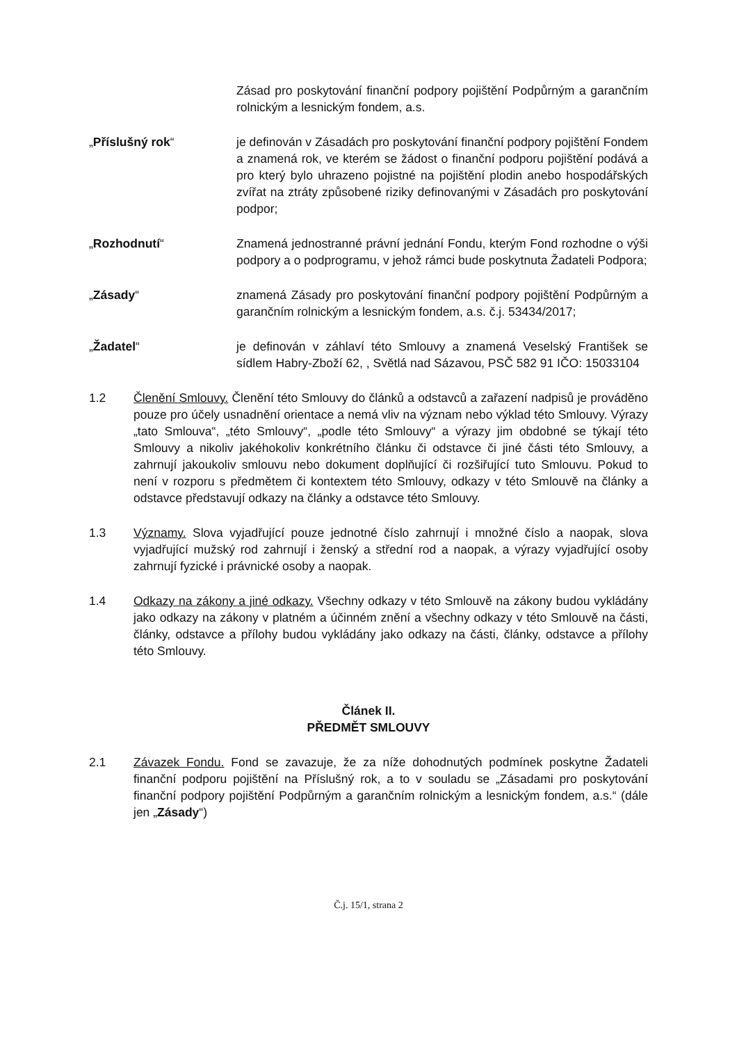Zásad pro poskytování finanční podpory pojištění Podpůrným a garančním rolnickým a lesnickým fondem, a.s.
„Příslušný rok“ je definován v Zásadách pro poskytování finanční podpory pojištění Fondem a znamená rok, ve kterém se žádost o finanční podporu pojištění podává a pro který bylo uhrazeno pojistné na pojištění plodin anebo hospodářských zvířat na ztráty způsobené riziky definovanými v Zásadách pro poskytování podpor;
„Rozhodnutí“ Znamená jednostranné právní jednání Fondu, kterým Fond rozhodne o výši podpory a o podprogramu, v jehož rámci bude poskytnuta Žadateli Podpora;
„Zásady“ znamená Zásady pro poskytování finanční podpory pojištění Podpůrným a garančním rolnickým a lesnickým fondem, a.s. č.j. 53434/2017;
„Žadatel“ je definován v záhlaví této Smlouvy a znamená Veselský František se sídlem Habry-Zboží 62, , Světlá nad Sázavou, PSČ 582 91 IČO: 15033104
1.2 Členění Smlouvy. Členění této Smlouvy do článků a odstavců a zařazení nadpisů je prováděno pouze pro účely usnadnění orientace a nemá vliv na význam nebo výklad této Smlouvy. Výrazy „tato Smlouva“, „této Smlouvy“, „podle této Smlouvy“ a výrazy jim obdobné se týkají této Smlouvy a nikoliv jakéhokoliv konkrétního článku či odstavce či jiné části této Smlouvy, a zahrnují jakoukoliv smlouvu nebo dokument doplňující či rozšiřující tuto Smlouvu. Pokud to není v rozporu s předmětem či kontextem této Smlouvy, odkazy v této Smlouvě na články a odstavce představují odkazy na články a odstavce této Smlouvy.
1.3 Významy. Slova vyjadřující pouze jednotné číslo zahrnují i množné číslo a naopak, slova vyjadřující mužský rod zahrnují i ženský a střední rod a naopak, a výrazy vyjadřující osoby zahrnují fyzické i právnické osoby a naopak.
1.4 Odkazy na zákony a jiné odkazy. Všechny odkazy v této Smlouvě na zákony budou vykládány jako odkazy na zákony v platném a účinném znění a všechny odkazy v této Smlouvě na části, články, odstavce a přílohy budou vykládány jako odkazy na části, články, odstavce a přílohy této Smlouvy.
Článek II.
PŘEDMĚT SMLOUVY
2.1 Závazek Fondu. Fond se zavazuje, že za níže dohodnutých podmínek poskytne Žadateli finanční podporu pojištění na Příslušný rok, a to v souladu se „Zásadami pro poskytování finanční podpory pojištění Podpůrným a garančním rolnickým a lesnickým fondem, a.s.“ (dále jen „Zásady“)
Č.j. 15/1, strana 2